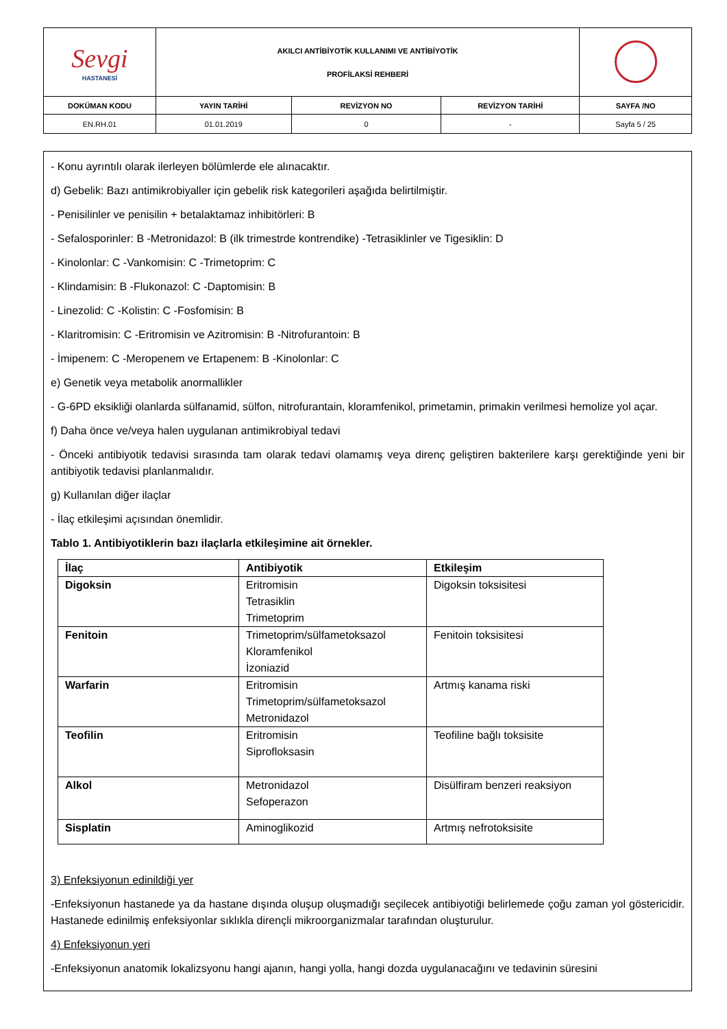| Sevgi HASTANESİ | AKILCI ANTİBİYOTİK KULLANIMI VE ANTİBİYOTİK PROFİLAKSİ REHBERİ | | | |
| DOKÜMAN KODU | YAYIN TARİHİ | REVİZYON NO | REVİZYON TARİHİ | SAYFA /NO |
| EN.RH.01 | 01.01.2019 | 0 | - | Sayfa 5 / 25 |
- Konu ayrıntılı olarak ilerleyen bölümlerde ele alınacaktır.
d) Gebelik: Bazı antimikrobiyaller için gebelik risk kategorileri aşağıda belirtilmiştir.
- Penisilinler ve penisilin + betalaktamaz inhibitörleri: B
- Sefalosporinler: B -Metronidazol: B (ilk trimestrde kontrendike) -Tetrasiklinler ve Tigesiklin: D
- Kinolonlar: C -Vankomisin: C -Trimetoprim: C
- Klindamisin: B -Flukonazol: C -Daptomisin: B
- Linezolid: C -Kolistin: C -Fosfomisin: B
- Klaritromisin: C -Eritromisin ve Azitromisin: B -Nitrofurantoin: B
- İmipenem: C -Meropenem ve Ertapenem: B -Kinolonlar: C
e) Genetik veya metabolik anormallikler
- G-6PD eksikliği olanlarda sülfanamid, sülfon, nitrofurantain, kloramfenikol, primetamin, primakin verilmesi hemolize yol açar.
f) Daha önce ve/veya halen uygulanan antimikrobiyal tedavi
- Önceki antibiyotik tedavisi sırasında tam olarak tedavi olamamış veya direnç geliştiren bakterilere karşı gerektiğinde yeni bir antibiyotik tedavisi planlanmalıdır.
g) Kullanılan diğer ilaçlar
- İlaç etkileşimi açısından önemlidir.
Tablo 1. Antibiyotiklerin bazı ilaçlarla etkileşimine ait örnekler.
| İlaç | Antibiyotik | Etkileşim |
| --- | --- | --- |
| Digoksin | Eritromisin Tetrasiklin Trimetoprim | Digoksin toksisitesi |
| Fenitoin | Trimetoprim/sülfametoksazol Kloramfenikol İzoniazid | Fenitoin toksisitesi |
| Warfarin | Eritromisin Trimetoprim/sülfametoksazol Metronidazol | Artmış kanama riski |
| Teofilin | Eritromisin Siprofloksasin | Teofiline bağlı toksisite |
| Alkol | Metronidazol Sefoperazon | Disülfiram benzeri reaksiyon |
| Sisplatin | Aminoglikozid | Artmış nefrotoksisite |
3) Enfeksiyonun edinildiği yer
-Enfeksiyonun hastanede ya da hastane dışında oluşup oluşmadığı seçilecek antibiyotiği belirlemede çoğu zaman yol göstericidir. Hastanede edinilmiş enfeksiyonlar sıklıkla dirençli mikroorganizmalar tarafından oluşturulur.
4) Enfeksiyonun yeri
-Enfeksiyonun anatomik lokalizsyonu hangi ajanın, hangi yolla, hangi dozda uygulanacağını ve tedavinin süresini